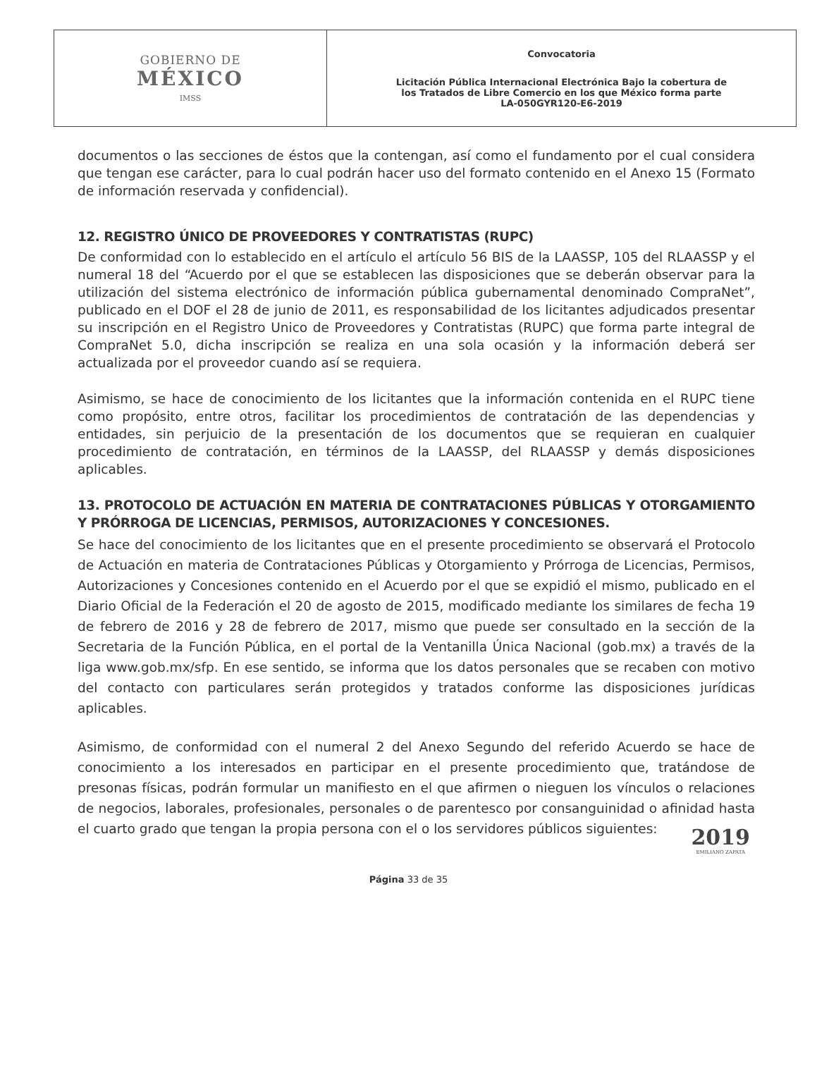| GOBIERNO DE MÉXICO IMSS | Convocatoria Licitación Pública Internacional Electrónica Bajo la cobertura de los Tratados de Libre Comercio en los que México forma parte LA-050GYR120-E6-2019 |
documentos o las secciones de éstos que la contengan, así como el fundamento por el cual considera que tengan ese carácter, para lo cual podrán hacer uso del formato contenido en el Anexo 15 (Formato de información reservada y confidencial).
12. REGISTRO ÚNICO DE PROVEEDORES Y CONTRATISTAS (RUPC)
De conformidad con lo establecido en el artículo el artículo 56 BIS de la LAASSP, 105 del RLAASSP y el numeral 18 del “Acuerdo por el que se establecen las disposiciones que se deberán observar para la utilización del sistema electrónico de información pública gubernamental denominado CompraNet”, publicado en el DOF el 28 de junio de 2011, es responsabilidad de los licitantes adjudicados presentar su inscripción en el Registro Unico de Proveedores y Contratistas (RUPC) que forma parte integral de CompraNet 5.0, dicha inscripción se realiza en una sola ocasión y la información deberá ser actualizada por el proveedor cuando así se requiera.
Asimismo, se hace de conocimiento de los licitantes que la información contenida en el RUPC tiene como propósito, entre otros, facilitar los procedimientos de contratación de las dependencias y entidades, sin perjuicio de la presentación de los documentos que se requieran en cualquier procedimiento de contratación, en términos de la LAASSP, del RLAASSP y demás disposiciones aplicables.
13. PROTOCOLO DE ACTUACIÓN EN MATERIA DE CONTRATACIONES PÚBLICAS Y OTORGAMIENTO Y PRÓRROGA DE LICENCIAS, PERMISOS, AUTORIZACIONES Y CONCESIONES.
Se hace del conocimiento de los licitantes que en el presente procedimiento se observará el Protocolo de Actuación en materia de Contrataciones Públicas y Otorgamiento y Prórroga de Licencias, Permisos, Autorizaciones y Concesiones contenido en el Acuerdo por el que se expidió el mismo, publicado en el Diario Oficial de la Federación el 20 de agosto de 2015, modificado mediante los similares de fecha 19 de febrero de 2016 y 28 de febrero de 2017, mismo que puede ser consultado en la sección de la Secretaria de la Función Pública, en el portal de la Ventanilla Única Nacional (gob.mx) a través de la liga www.gob.mx/sfp. En ese sentido, se informa que los datos personales que se recaben con motivo del contacto con particulares serán protegidos y tratados conforme las disposiciones jurídicas aplicables.
Asimismo, de conformidad con el numeral 2 del Anexo Segundo del referido Acuerdo se hace de conocimiento a los interesados en participar en el presente procedimiento que, tratándose de presonas físicas, podrán formular un manifiesto en el que afirmen o nieguen los vínculos o relaciones de negocios, laborales, profesionales, personales o de parentesco por consanguinidad o afinidad hasta el cuarto grado que tengan la propia persona con el o los servidores públicos siguientes:
Página 33 de 35
2019
EMILIANO ZAPATA